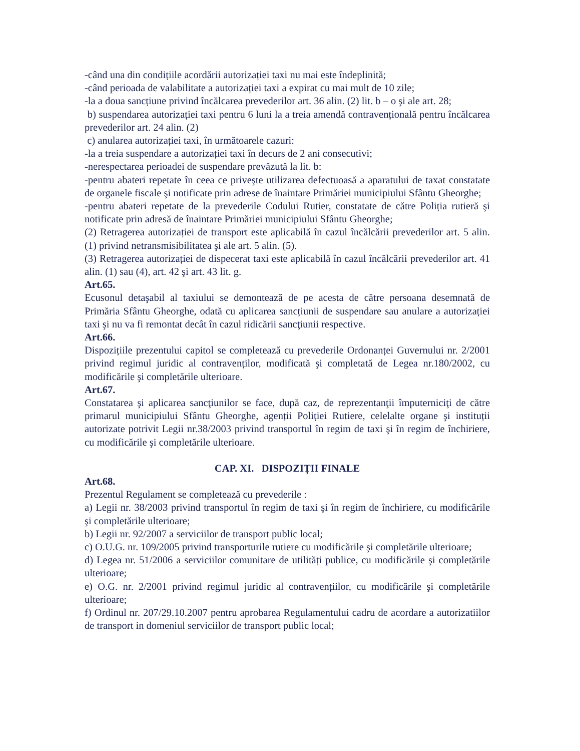-când una din condițiile acordării autorizației taxi nu mai este îndeplinită;
-când perioada de valabilitate a autorizației taxi a expirat cu mai mult de 10 zile;
-la a doua sancțiune privind încălcarea prevederilor art. 36 alin. (2) lit. b – o şi ale art. 28;
b) suspendarea autorizației taxi pentru 6 luni la a treia amendă contravențională pentru încălcarea prevederilor art. 24 alin. (2)
c) anularea autorizației taxi, în următoarele cazuri:
-la a treia suspendare a autorizației taxi în decurs de 2 ani consecutivi;
-nerespectarea perioadei de suspendare prevăzută la lit. b:
-pentru abateri repetate în ceea ce priveşte utilizarea defectuoasă a aparatului de taxat constatate de organele fiscale şi notificate prin adrese de înaintare Primăriei municipiului Sfântu Gheorghe;
-pentru abateri repetate de la prevederile Codului Rutier, constatate de către Poliția rutieră şi notificate prin adresă de înaintare Primăriei municipiului Sfântu Gheorghe;
(2) Retragerea autorizației de transport este aplicabilă în cazul încălcării prevederilor art. 5 alin. (1) privind netransmisibilitatea şi ale art. 5 alin. (5).
(3) Retragerea autorizației de dispecerat taxi este aplicabilă în cazul încălcării prevederilor art. 41 alin. (1) sau (4), art. 42 şi art. 43 lit. g.
Art.65.
Ecusonul detaşabil al taxiului se demontează de pe acesta de către persoana desemnată de Primăria Sfântu Gheorghe, odată cu aplicarea sancțiunii de suspendare sau anulare a autorizației taxi şi nu va fi remontat decât în cazul ridicării sancţiunii respective.
Art.66.
Dispozițiile prezentului capitol se completează cu prevederile Ordonanței Guvernului nr. 2/2001 privind regimul juridic al contravenților, modificată şi completată de Legea nr.180/2002, cu modificările şi completările ulterioare.
Art.67.
Constatarea şi aplicarea sancţiunilor se face, după caz, de reprezentanţii împuterniciţi de către primarul municipiului Sfântu Gheorghe, agenții Poliției Rutiere, celelalte organe şi instituții autorizate potrivit Legii nr.38/2003 privind transportul în regim de taxi şi în regim de închiriere, cu modificările şi completările ulterioare.
CAP. XI. DISPOZIȚII FINALE
Art.68.
Prezentul Regulament se completează cu prevederile :
a) Legii nr. 38/2003 privind transportul în regim de taxi şi în regim de închiriere, cu modificările şi completările ulterioare;
b) Legii nr. 92/2007 a serviciilor de transport public local;
c) O.U.G. nr. 109/2005 privind transporturile rutiere cu modificările şi completările ulterioare;
d) Legea nr. 51/2006 a serviciilor comunitare de utilități publice, cu modificările şi completările ulterioare;
e) O.G. nr. 2/2001 privind regimul juridic al contravențiilor, cu modificările şi completările ulterioare;
f) Ordinul nr. 207/29.10.2007 pentru aprobarea Regulamentului cadru de acordare a autorizatiilor de transport in domeniul serviciilor de transport public local;